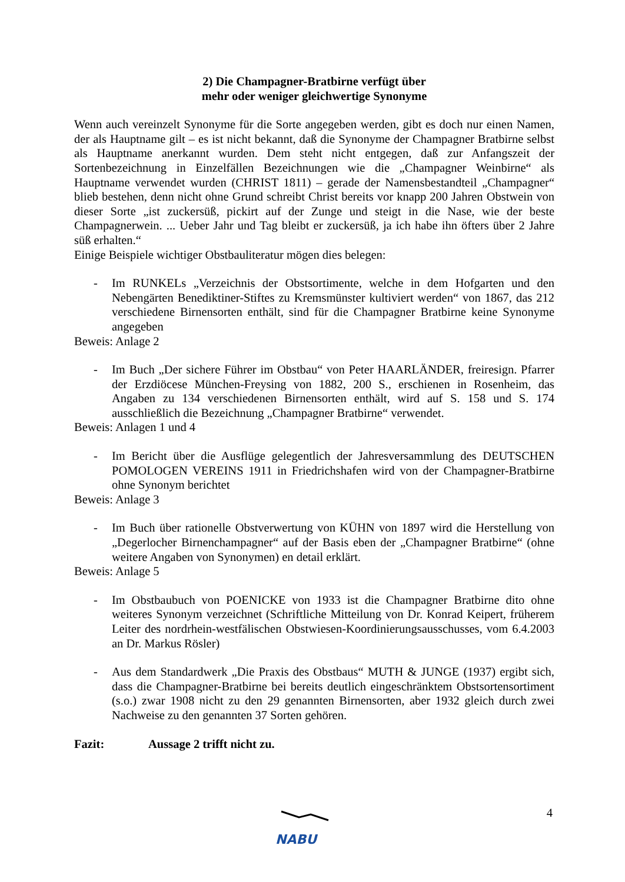2) Die Champagner-Bratbirne verfügt über
mehr oder weniger gleichwertige Synonyme
Wenn auch vereinzelt Synonyme für die Sorte angegeben werden, gibt es doch nur einen Namen, der als Hauptname gilt – es ist nicht bekannt, daß die Synonyme der Champagner Bratbirne selbst als Hauptname anerkannt wurden. Dem steht nicht entgegen, daß zur Anfangszeit der Sortenbezeichnung in Einzelfällen Bezeichnungen wie die „Champagner Weinbirne“ als Hauptname verwendet wurden (CHRIST 1811) – gerade der Namensbestandteil „Champagner“ blieb bestehen, denn nicht ohne Grund schreibt Christ bereits vor knapp 200 Jahren Obstwein von dieser Sorte „ist zuckersüß, pickirt auf der Zunge und steigt in die Nase, wie der beste Champagnerwein. ... Ueber Jahr und Tag bleibt er zuckersüß, ja ich habe ihn öfters über 2 Jahre süß erhalten.“
Einige Beispiele wichtiger Obstbauliteratur mögen dies belegen:
- Im RUNKELs „Verzeichnis der Obstsortimente, welche in dem Hofgarten und den Nebengärten Benediktiner-Stiftes zu Kremsmünster kultiviert werden“ von 1867, das 212 verschiedene Birnensorten enthält, sind für die Champagner Bratbirne keine Synonyme angegeben
Beweis: Anlage 2
- Im Buch „Der sichere Führer im Obstbau“ von Peter HAARLÄNDER, freiresign. Pfarrer der Erzdiöcese München-Freysing von 1882, 200 S., erschienen in Rosenheim, das Angaben zu 134 verschiedenen Birnensorten enthält, wird auf S. 158 und S. 174 ausschließlich die Bezeichnung „Champagner Bratbirne“ verwendet.
Beweis: Anlagen 1 und 4
- Im Bericht über die Ausflüge gelegentlich der Jahresversammlung des DEUTSCHEN POMOLOGEN VEREINS 1911 in Friedrichshafen wird von der Champagner-Bratbirne ohne Synonym berichtet
Beweis: Anlage 3
- Im Buch über rationelle Obstverwertung von KÜHN von 1897 wird die Herstellung von „Degerlocher Birnenchampagner“ auf der Basis eben der „Champagner Bratbirne“ (ohne weitere Angaben von Synonymen) en detail erklärt.
Beweis: Anlage 5
- Im Obstbaubuch von POENICKE von 1933 ist die Champagner Bratbirne dito ohne weiteres Synonym verzeichnet (Schriftliche Mitteilung von Dr. Konrad Keipert, früherem Leiter des nordrhein-westfälischen Obstwiesen-Koordinierungsausschusses, vom 6.4.2003 an Dr. Markus Rösler)
- Aus dem Standardwerk „Die Praxis des Obstbaus“ MUTH & JUNGE (1937) ergibt sich, dass die Champagner-Bratbirne bei bereits deutlich eingeschränktem Obstsortensortiment (s.o.) zwar 1908 nicht zu den 29 genannten Birnensorten, aber 1932 gleich durch zwei Nachweise zu den genannten 37 Sorten gehören.
Fazit: Aussage 2 trifft nicht zu.
NABU
4